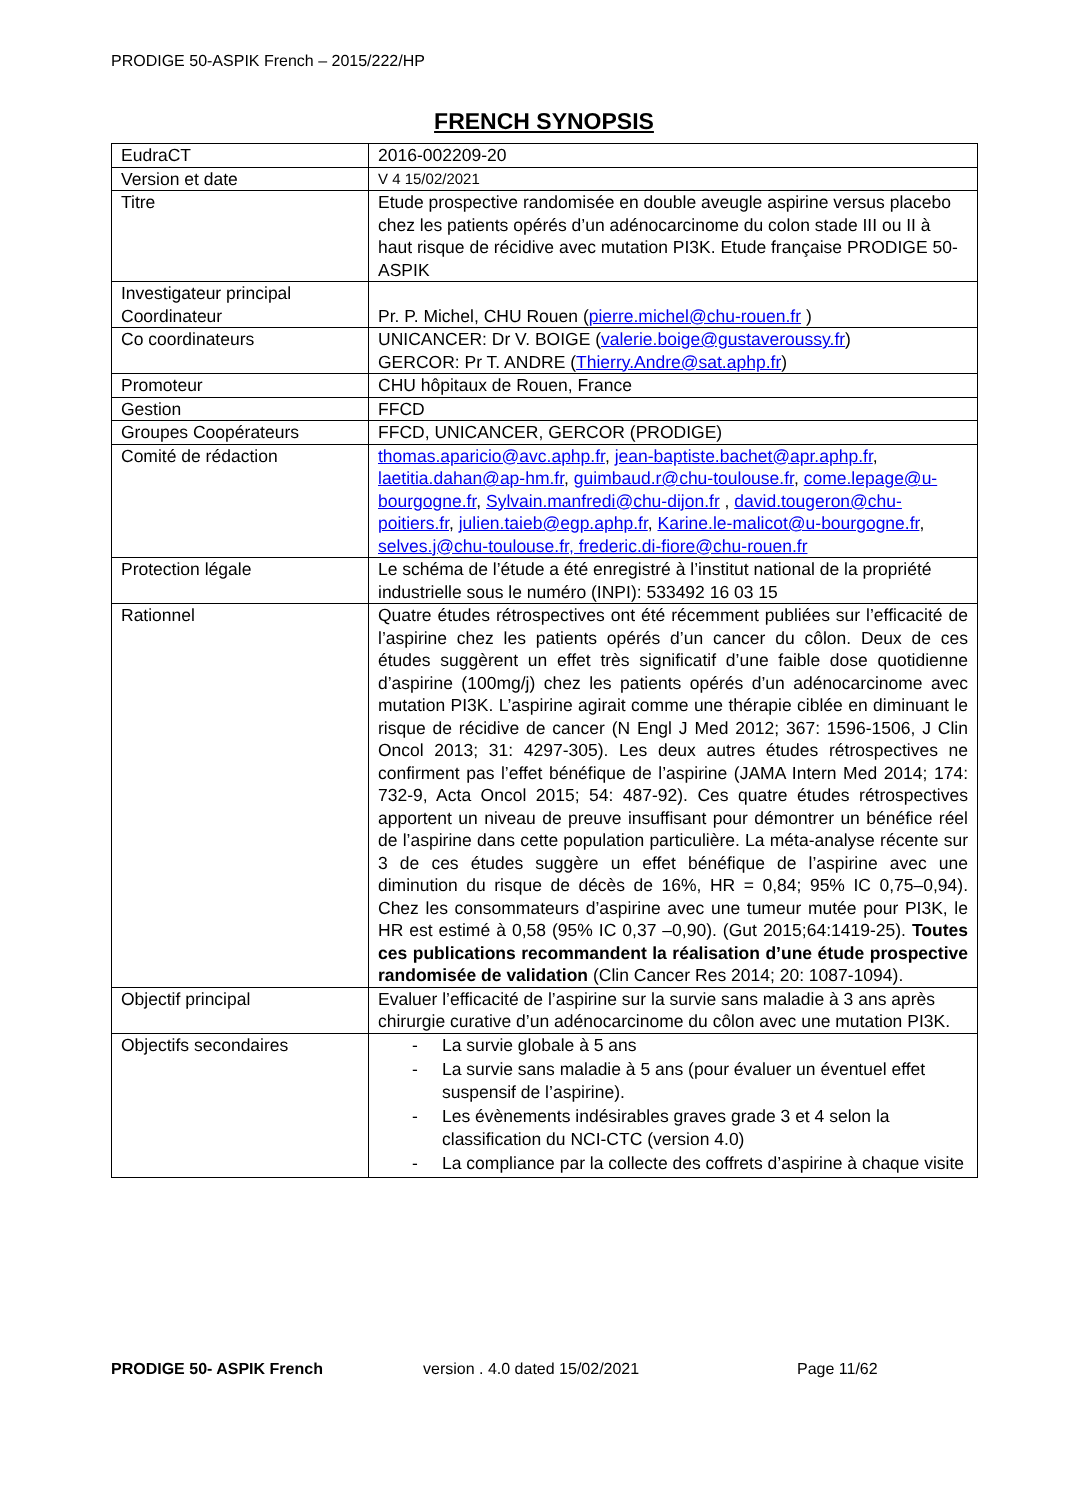PRODIGE 50-ASPIK French – 2015/222/HP
FRENCH SYNOPSIS
| EudraCT | 2016-002209-20 |
| Version et date | V 4 15/02/2021 |
| Titre | Etude prospective randomisée en double aveugle aspirine versus placebo chez les patients opérés d’un adénocarcinome du colon stade III ou II à haut risque de récidive avec mutation PI3K. Etude française PRODIGE 50- ASPIK |
| Investigateur principal Coordinateur | Pr. P. Michel, CHU Rouen ( pierre.michel@chu-rouen.fr ) |
| Co coordinateurs | UNICANCER: Dr V. BOIGE ( valerie.boige@gustaveroussy.fr ) GERCOR: Pr T. ANDRE ( Thierry.Andre@sat.aphp.fr ) |
| Promoteur | CHU hôpitaux de Rouen, France |
| Gestion | FFCD |
| Groupes Coopérateurs | FFCD, UNICANCER, GERCOR (PRODIGE) |
| Comité de rédaction | thomas.aparicio@avc.aphp.fr , jean-baptiste.bachet@apr.aphp.fr , laetitia.dahan@ap-hm.fr , guimbaud.r@chu-toulouse.fr , come.lepage@u-bourgogne.fr , Sylvain.manfredi@chu-dijon.fr , david.tougeron@chu-poitiers.fr , julien.taieb@egp.aphp.fr , Karine.le-malicot@u-bourgogne.fr , selves.j@chu-toulouse.fr, frederic.di-fiore@chu-rouen.fr |
| Protection légale | Le schéma de l’étude a été enregistré à l’institut national de la propriété industrielle sous le numéro (INPI): 533492 16 03 15 |
| Rationnel | Quatre études rétrospectives ont été récemment publiées sur l’efficacité de l’aspirine chez les patients opérés d’un cancer du côlon. Deux de ces études suggèrent un effet très significatif d’une faible dose quotidienne d’aspirine (100mg/j) chez les patients opérés d’un adénocarcinome avec mutation PI3K. L’aspirine agirait comme une thérapie ciblée en diminuant le risque de récidive de cancer (N Engl J Med 2012; 367: 1596-1506, J Clin Oncol 2013; 31: 4297-305). Les deux autres études rétrospectives ne confirment pas l’effet bénéfique de l’aspirine (JAMA Intern Med 2014; 174: 732-9, Acta Oncol 2015; 54: 487-92). Ces quatre études rétrospectives apportent un niveau de preuve insuffisant pour démontrer un bénéfice réel de l’aspirine dans cette population particulière. La méta-analyse récente sur 3 de ces études suggère un effet bénéfique de l’aspirine avec une diminution du risque de décès de 16%, HR = 0,84; 95% IC 0,75–0,94). Chez les consommateurs d’aspirine avec une tumeur mutée pour PI3K, le HR est estimé à 0,58 (95% IC 0,37 –0,90). (Gut 2015;64:1419-25). Toutes ces publications recommandent la réalisation d’une étude prospective randomisée de validation (Clin Cancer Res 2014; 20: 1087-1094). |
| Objectif principal | Evaluer l’efficacité de l’aspirine sur la survie sans maladie à 3 ans après chirurgie curative d’un adénocarcinome du côlon avec une mutation PI3K. |
| Objectifs secondaires | - La survie globale à 5 ans - La survie sans maladie à 5 ans (pour évaluer un éventuel effet suspensif de l’aspirine). - Les évènements indésirables graves grade 3 et 4 selon la classification du NCI-CTC (version 4.0) - La compliance par la collecte des coffrets d’aspirine à chaque visite |
PRODIGE 50- ASPIK French version . 4.0 dated 15/02/2021 Page 11/62